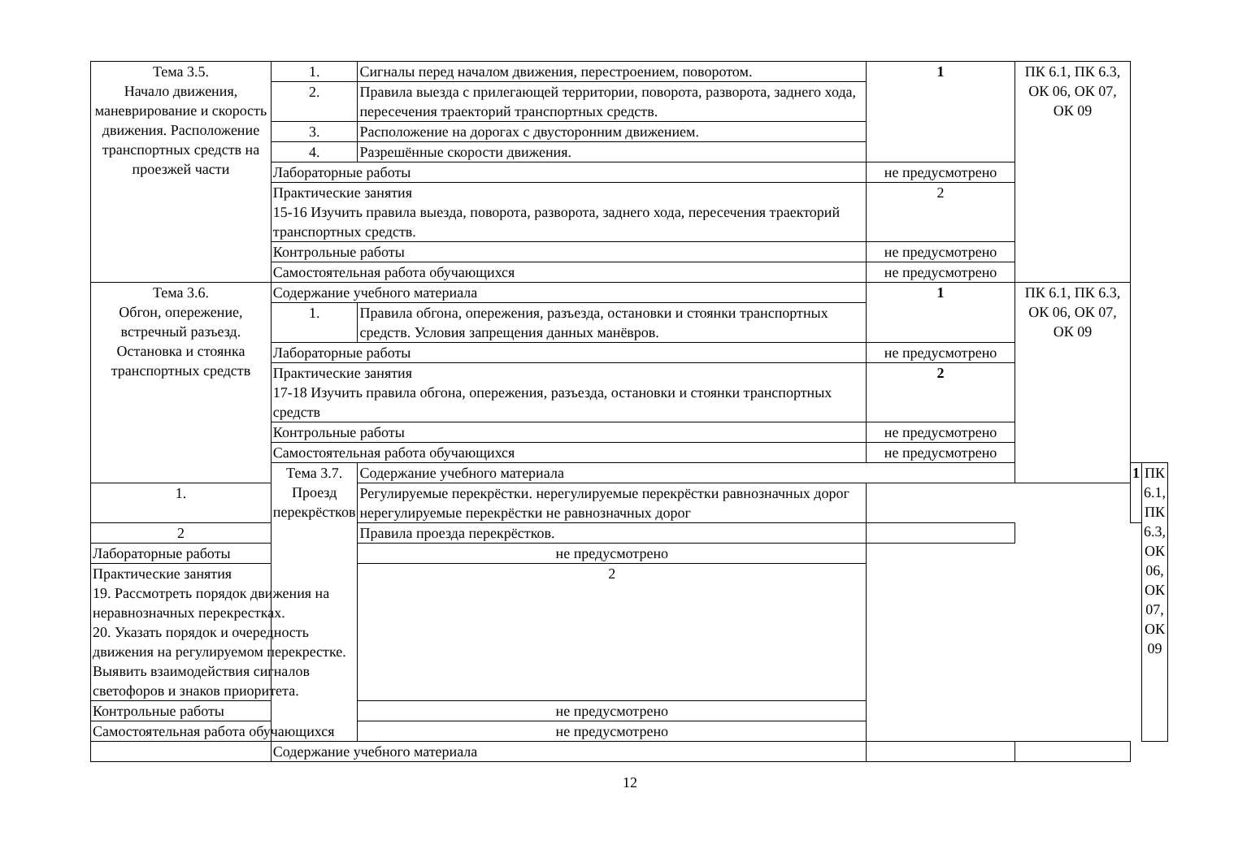| Тема 3.5. Начало движения, маневрирование и скорость движения. Расположение транспортных средств на проезжей части | 1. | Сигналы перед началом движения, перестроением, поворотом. | 1 | ПК 6.1, ПК 6.3, ОК 06, ОК 07, ОК 09 | | |
| | 2. | Правила выезда с прилегающей территории, поворота, разворота, заднего хода, пересечения траекторий транспортных средств. | | | | |
| | 3. | Расположение на дорогах с двусторонним движением. | | | | |
| | 4. | Разрешённые скорости движения. | | | | |
| | Лабораторные работы | | не предусмотрено | | | |
| | Практические занятия 15-16 Изучить правила выезда, поворота, разворота, заднего хода, пересечения траекторий транспортных средств. | | 2 | | | |
| | Контрольные работы | | не предусмотрено | | | |
| | Самостоятельная работа обучающихся | | не предусмотрено | | | |
| Тема 3.6. Обгон, опережение, встречный разъезд. Остановка и стоянка транспортных средств | Содержание учебного материала | | 1 | ПК 6.1, ПК 6.3, ОК 06, ОК 07, ОК 09 | | |
| | 1. | Правила обгона, опережения, разъезда, остановки и стоянки транспортных средств. Условия запрещения данных манёвров. | | | | |
| | Лабораторные работы | | не предусмотрено | | | |
| | Практические занятия 17-18 Изучить правила обгона, опережения, разъезда, остановки и стоянки транспортных средств | | 2 | | | |
| | Контрольные работы | | не предусмотрено | | | |
| | Самостоятельная работа обучающихся | | не предусмотрено | | | |
| | Тема 3.7. Проезд перекрёстков | Содержание учебного материала | | | 1 | ПК 6.1, ПК 6.3, ОК 06, ОК 07, ОК 09 |
| 1. | | Регулируемые перекрёстки. нерегулируемые перекрёстки равнозначных дорог нерегулируемые перекрёстки не равнозначных дорог | | | | |
| 2 | | Правила проезда перекрёстков. | | | | |
| Лабораторные работы | | не предусмотрено | | | | |
| Практические занятия 19. Рассмотреть порядок движения на неравнозначных перекрестках. 20. Указать порядок и очередность движения на регулируемом перекрестке. Выявить взаимодействия сигналов светофоров и знаков приоритета. | | 2 | | | | |
| Контрольные работы | | не предусмотрено | | | | |
| Самостоятельная работа обучающихся | | не предусмотрено | | | | |
| | Содержание учебного материала | | | | | |
12